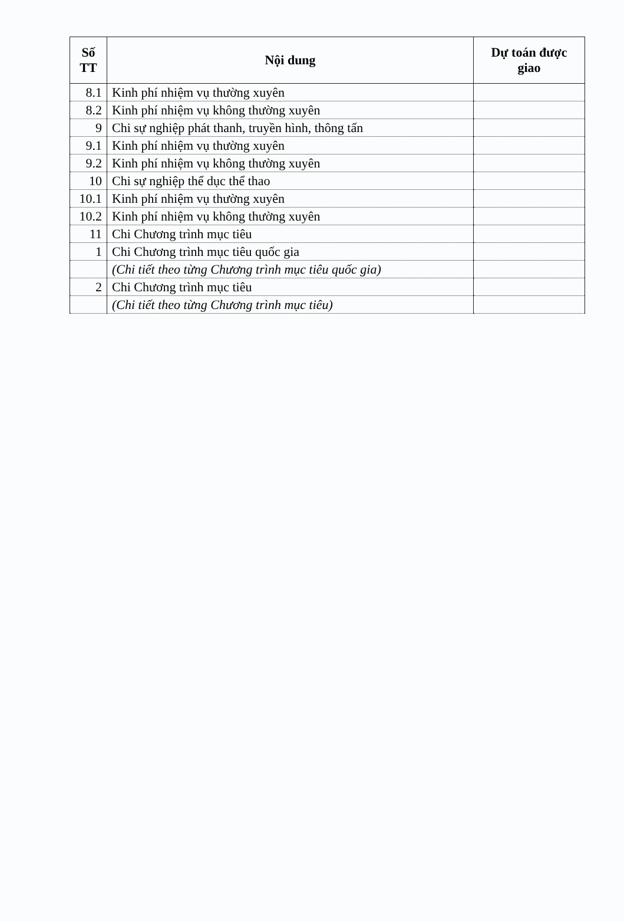| Số TT | Nội dung | Dự toán được giao |
| --- | --- | --- |
| 8.1 | Kinh phí nhiệm vụ thường xuyên | |
| 8.2 | Kinh phí nhiệm vụ không thường xuyên | |
| 9 | Chi sự nghiệp phát thanh, truyền hình, thông tấn | |
| 9.1 | Kinh phí nhiệm vụ thường xuyên | |
| 9.2 | Kinh phí nhiệm vụ không thường xuyên | |
| 10 | Chi sự nghiệp thể dục thể thao | |
| 10.1 | Kinh phí nhiệm vụ thường xuyên | |
| 10.2 | Kinh phí nhiệm vụ không thường xuyên | |
| 11 | Chi Chương trình mục tiêu | |
| 1 | Chi Chương trình mục tiêu quốc gia | |
| | (Chi tiết theo từng Chương trình mục tiêu quốc gia) | |
| 2 | Chi Chương trình mục tiêu | |
| | (Chi tiết theo từng Chương trình mục tiêu) | |